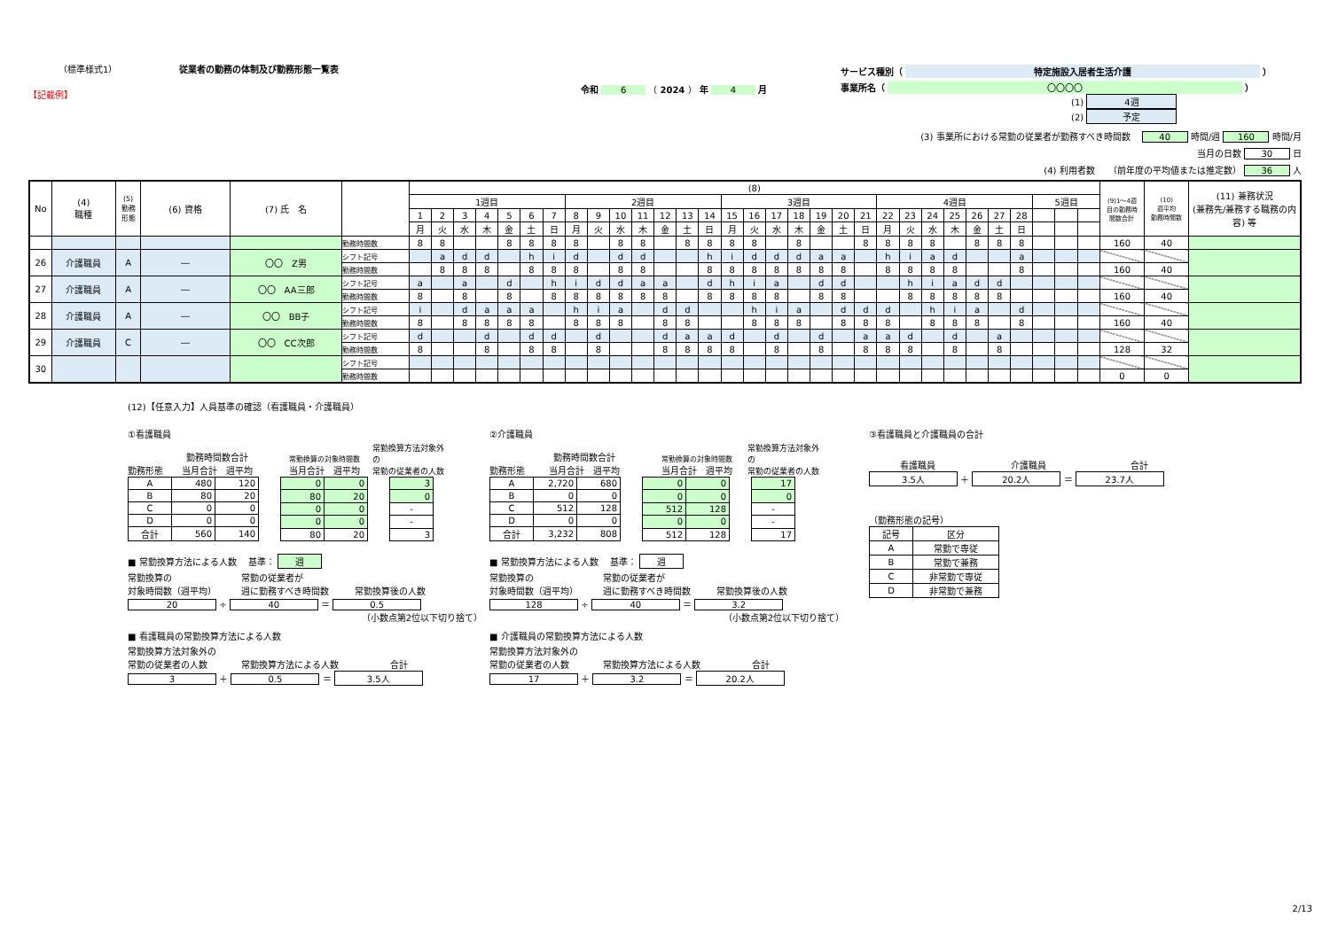（標準様式1） 従業者の勤務の体制及び勤務形態一覧表
【記載例】
令和 6 （ 2024 ） 年 4 月
サービス種別（ 特定施設入居者生活介護 ）
事業所名（ 〇〇〇〇 ）
(1) 4週
(2) 予定
(3) 事業所における常勤の従業者が勤務すべき時間数 　40 時間/週 160 時間/月　　　
当月の日数 30 日　　　　　　　
(4) 利用者数　　（前年度の平均値または推定数） 36 人　　　　　　　
| No | (4) 職種 | (5) 勤務 形態 | (6) 資格 | (7) 氏 名 | | (8) | | | | | | | | | | | | | | | | | | | | | | | | | | | | | | | (9)1～4週 目の勤務時 間数合計 | (10) 週平均 勤務時間数 | (11) 兼務状況 (兼務先/兼務する職務の内容) 等 |
| --- | --- | --- | --- | --- | --- | --- | --- | --- | --- | --- | --- | --- | --- | --- | --- | --- | --- | --- | --- | --- | --- | --- | --- | --- | --- | --- | --- | --- | --- | --- | --- | --- | --- | --- | --- | --- | --- | --- | --- |
| | | | | | | 1週目 | | | | | | | 2週目 | | | | | | | 3週目 | | | | | | | 4週目 | | | | | | | 5週目 | | | | | |
| | | | | | | 1 | 2 | 3 | 4 | 5 | 6 | 7 | 8 | 9 | 10 | 11 | 12 | 13 | 14 | 15 | 16 | 17 | 18 | 19 | 20 | 21 | 22 | 23 | 24 | 25 | 26 | 27 | 28 | | | | | | |
| | | | | | | 月 | 火 | 水 | 木 | 金 | 土 | 日 | 月 | 火 | 水 | 木 | 金 | 土 | 日 | 月 | 火 | 水 | 木 | 金 | 土 | 日 | 月 | 火 | 水 | 木 | 金 | 土 | 日 | | | | | | |
| | | | | | 勤務時間数 | 8 | 8 | | | 8 | 8 | 8 | 8 | | 8 | 8 | | 8 | 8 | 8 | 8 | | 8 | | | 8 | 8 | 8 | 8 | | 8 | 8 | 8 | | | | 160 | 40 | |
| 26 | 介護職員 | A | ― | 〇〇 Z男 | シフト記号 | | a | d | d | | h | i | d | | d | d | | | h | i | d | d | d | a | a | | h | i | a | d | | | a | | | | | | |
| | | | | | 勤務時間数 | | 8 | 8 | 8 | | 8 | 8 | 8 | | 8 | 8 | | | 8 | 8 | 8 | 8 | 8 | 8 | 8 | | 8 | 8 | 8 | 8 | | | 8 | | | | 160 | 40 | |
| 27 | 介護職員 | A | ― | 〇〇 AA三郎 | シフト記号 | a | | a | | d | | h | i | d | d | a | a | | d | h | i | a | | d | d | | | h | i | a | d | d | | | | | | | |
| | | | | | 勤務時間数 | 8 | | 8 | | 8 | | 8 | 8 | 8 | 8 | 8 | 8 | | 8 | 8 | 8 | 8 | | 8 | 8 | | | 8 | 8 | 8 | 8 | 8 | | | | | 160 | 40 | |
| 28 | 介護職員 | A | ― | 〇〇 BB子 | シフト記号 | i | | d | a | a | a | | h | i | a | | d | d | | | h | i | a | | d | d | d | | h | i | a | | d | | | | | | |
| | | | | | 勤務時間数 | 8 | | 8 | 8 | 8 | 8 | | 8 | 8 | 8 | | 8 | 8 | | | 8 | 8 | 8 | | 8 | 8 | 8 | | 8 | 8 | 8 | | 8 | | | | 160 | 40 | |
| 29 | 介護職員 | C | ― | 〇〇 CC次郎 | シフト記号 | d | | | d | | d | d | | d | | | d | a | a | d | | d | | d | | a | a | d | | d | | a | | | | | | | |
| | | | | | 勤務時間数 | 8 | | | 8 | | 8 | 8 | | 8 | | | 8 | 8 | 8 | 8 | | 8 | | 8 | | 8 | 8 | 8 | | 8 | | 8 | | | | | 128 | 32 | |
| 30 | | | | | シフト記号 | | | | | | | | | | | | | | | | | | | | | | | | | | | | | | | | | | |
| | | | | | 勤務時間数 | | | | | | | | | | | | | | | | | | | | | | | | | | | | | | | | 0 | 0 | |
(12)【任意入力】人員基準の確認（看護職員・介護職員）
①看護職員
勤務形態 勤務時間数合計
当月合計　週平均 常勤換算の対象時間数
当月合計　週平均 常勤換算方法対象外の
常勤の従業者の人数
| A | 480 | 120 |
| B | 80 | 20 |
| C | 0 | 0 |
| D | 0 | 0 |
| 合計 | 560 | 140 |
| 0 | 0 |
| 80 | 20 |
| 0 | 0 |
| 0 | 0 |
| 80 | 20 |
| 3 |
| 0 |
| - |
| - |
| 3 |
■ 常勤換算方法による人数　 基準： 週
常勤換算の
対象時間数（週平均） 常勤の従業者が
週に勤務すべき時間数 常勤換算後の人数
20 ÷ 40 ＝ 0.5
（小数点第2位以下切り捨て）
■ 看護職員の常勤換算方法による人数
常勤換算方法対象外の
常勤の従業者の人数 常勤換算方法による人数 合計
3 ＋ 0.5 ＝ 3.5人
②介護職員
勤務形態 勤務時間数合計
当月合計　週平均 常勤換算の対象時間数
当月合計　週平均 常勤換算方法対象外の
常勤の従業者の人数
| A | 2,720 | 680 |
| B | 0 | 0 |
| C | 512 | 128 |
| D | 0 | 0 |
| 合計 | 3,232 | 808 |
| 0 | 0 |
| 0 | 0 |
| 512 | 128 |
| 0 | 0 |
| 512 | 128 |
| 17 |
| 0 |
| - |
| - |
| 17 |
■ 常勤換算方法による人数　 基準： 週
常勤換算の
対象時間数（週平均） 常勤の従業者が
週に勤務すべき時間数 常勤換算後の人数
128 ÷ 40 ＝ 3.2
（小数点第2位以下切り捨て）
■ 介護職員の常勤換算方法による人数
常勤換算方法対象外の
常勤の従業者の人数 常勤換算方法による人数 合計
17 ＋ 3.2 ＝ 20.2人
③看護職員と介護職員の合計
看護職員 介護職員 合計
3.5人 ＋ 20.2人 ＝ 23.7人
（勤務形態の記号）
| 記号 | 区分 |
| A | 常勤で専従 |
| B | 常勤で兼務 |
| C | 非常勤で専従 |
| D | 非常勤で兼務 |
2/13